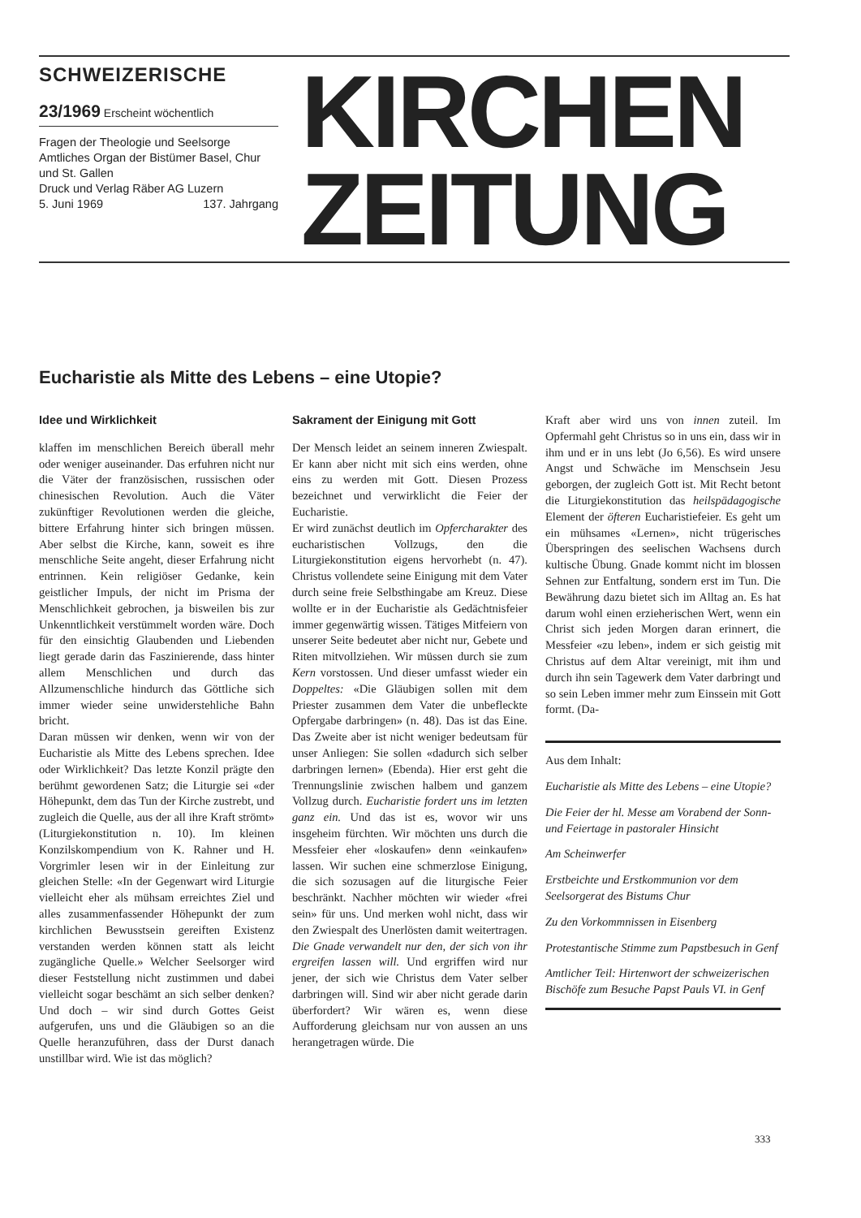SCHWEIZERISCHE
23/1969 Erscheint wöchentlich
Fragen der Theologie und Seelsorge
Amtliches Organ der Bistümer Basel, Chur und St. Gallen
Druck und Verlag Räber AG Luzern
5. Juni 1969 137. Jahrgang
KIRCHEN
ZEITUNG
Eucharistie als Mitte des Lebens – eine Utopie?
Idee und Wirklichkeit
klaffen im menschlichen Bereich überall mehr oder weniger auseinander. Das erfuhren nicht nur die Väter der französischen, russischen oder chinesischen Revolution. Auch die Väter zukünftiger Revolutionen werden die gleiche, bittere Erfahrung hinter sich bringen müssen. Aber selbst die Kirche, kann, soweit es ihre menschliche Seite angeht, dieser Erfahrung nicht entrinnen. Kein religiöser Gedanke, kein geistlicher Impuls, der nicht im Prisma der Menschlichkeit gebrochen, ja bisweilen bis zur Unkenntlichkeit verstümmelt worden wäre. Doch für den einsichtig Glaubenden und Liebenden liegt gerade darin das Faszinierende, dass hinter allem Menschlichen und durch das Allzumenschliche hindurch das Göttliche sich immer wieder seine unwiderstehliche Bahn bricht.
Daran müssen wir denken, wenn wir von der Eucharistie als Mitte des Lebens sprechen. Idee oder Wirklichkeit? Das letzte Konzil prägte den berühmt gewordenen Satz; die Liturgie sei «der Höhepunkt, dem das Tun der Kirche zustrebt, und zugleich die Quelle, aus der all ihre Kraft strömt» (Liturgiekonstitution n. 10). Im kleinen Konzilskompendium von K. Rahner und H. Vorgrimler lesen wir in der Einleitung zur gleichen Stelle: «In der Gegenwart wird Liturgie vielleicht eher als mühsam erreichtes Ziel und alles zusammenfassender Höhepunkt der zum kirchlichen Bewusstsein gereiften Existenz verstanden werden können statt als leicht zugängliche Quelle.» Welcher Seelsorger wird dieser Feststellung nicht zustimmen und dabei vielleicht sogar beschämt an sich selber denken? Und doch – wir sind durch Gottes Geist aufgerufen, uns und die Gläubigen so an die Quelle heranzuführen, dass der Durst danach unstillbar wird. Wie ist das möglich?
Sakrament der Einigung mit Gott
Der Mensch leidet an seinem inneren Zwiespalt. Er kann aber nicht mit sich eins werden, ohne eins zu werden mit Gott. Diesen Prozess bezeichnet und verwirklicht die Feier der Eucharistie.
Er wird zunächst deutlich im Opfercharakter des eucharistischen Vollzugs, den die Liturgiekonstitution eigens hervorhebt (n. 47). Christus vollendete seine Einigung mit dem Vater durch seine freie Selbsthingabe am Kreuz. Diese wollte er in der Eucharistie als Gedächtnisfeier immer gegenwärtig wissen. Tätiges Mitfeiern von unserer Seite bedeutet aber nicht nur, Gebete und Riten mitvollziehen. Wir müssen durch sie zum Kern vorstossen. Und dieser umfasst wieder ein Doppeltes: «Die Gläubigen sollen mit dem Priester zusammen dem Vater die unbefleckte Opfergabe darbringen» (n. 48). Das ist das Eine. Das Zweite aber ist nicht weniger bedeutsam für unser Anliegen: Sie sollen «dadurch sich selber darbringen lernen» (Ebenda). Hier erst geht die Trennungslinie zwischen halbem und ganzem Vollzug durch. Eucharistie fordert uns im letzten ganz ein. Und das ist es, wovor wir uns insgeheim fürchten. Wir möchten uns durch die Messfeier eher «loskaufen» denn «einkaufen» lassen. Wir suchen eine schmerzlose Einigung, die sich sozusagen auf die liturgische Feier beschränkt. Nachher möchten wir wieder «frei sein» für uns. Und merken wohl nicht, dass wir den Zwiespalt des Unerlösten damit weitertragen. Die Gnade verwandelt nur den, der sich von ihr ergreifen lassen will. Und ergriffen wird nur jener, der sich wie Christus dem Vater selber darbringen will. Sind wir aber nicht gerade darin überfordert? Wir wären es, wenn diese Aufforderung gleichsam nur von aussen an uns herangetragen würde. Die
Kraft aber wird uns von innen zuteil. Im Opfermahl geht Christus so in uns ein, dass wir in ihm und er in uns lebt (Jo 6,56). Es wird unsere Angst und Schwäche im Menschsein Jesu geborgen, der zugleich Gott ist. Mit Recht betont die Liturgiekonstitution das heilspädagogische Element der öfteren Eucharistiefeier. Es geht um ein mühsames «Lernen», nicht trügerisches Überspringen des seelischen Wachsens durch kultische Übung. Gnade kommt nicht im blossen Sehnen zur Entfaltung, sondern erst im Tun. Die Bewährung dazu bietet sich im Alltag an. Es hat darum wohl einen erzieherischen Wert, wenn ein Christ sich jeden Morgen daran erinnert, die Messfeier «zu leben», indem er sich geistig mit Christus auf dem Altar vereinigt, mit ihm und durch ihn sein Tagewerk dem Vater darbringt und so sein Leben immer mehr zum Einssein mit Gott formt. (Da-
Aus dem Inhalt:
Eucharistie als Mitte des Lebens – eine Utopie?
Die Feier der hl. Messe am Vorabend der Sonn- und Feiertage in pastoraler Hinsicht
Am Scheinwerfer
Erstbeichte und Erstkommunion vor dem Seelsorgerat des Bistums Chur
Zu den Vorkommnissen in Eisenberg
Protestantische Stimme zum Papstbesuch in Genf
Amtlicher Teil: Hirtenwort der schweizerischen Bischöfe zum Besuche Papst Pauls VI. in Genf
333